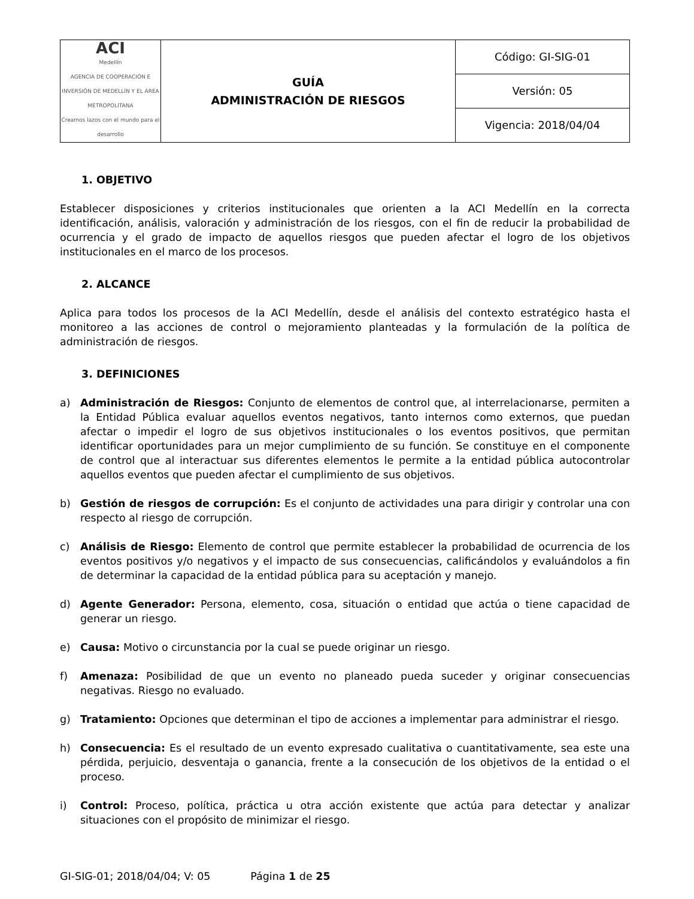| ACI Medellín AGENCIA DE COOPERACIÓN E INVERSIÓN DE MEDELLÍN Y EL ÁREA METROPOLITANA Creamos lazos con el mundo para el desarrollo | GUÍA ADMINISTRACIÓN DE RIESGOS | Código: GI-SIG-01 |
| | | Versión: 05 |
| | | Vigencia: 2018/04/04 |
1. OBJETIVO
Establecer disposiciones y criterios institucionales que orienten a la ACI Medellín en la correcta identificación, análisis, valoración y administración de los riesgos, con el fin de reducir la probabilidad de ocurrencia y el grado de impacto de aquellos riesgos que pueden afectar el logro de los objetivos institucionales en el marco de los procesos.
2. ALCANCE
Aplica para todos los procesos de la ACI Medellín, desde el análisis del contexto estratégico hasta el monitoreo a las acciones de control o mejoramiento planteadas y la formulación de la política de administración de riesgos.
3. DEFINICIONES
a) Administración de Riesgos: Conjunto de elementos de control que, al interrelacionarse, permiten a la Entidad Pública evaluar aquellos eventos negativos, tanto internos como externos, que puedan afectar o impedir el logro de sus objetivos institucionales o los eventos positivos, que permitan identificar oportunidades para un mejor cumplimiento de su función. Se constituye en el componente de control que al interactuar sus diferentes elementos le permite a la entidad pública autocontrolar aquellos eventos que pueden afectar el cumplimiento de sus objetivos.
b) Gestión de riesgos de corrupción: Es el conjunto de actividades una para dirigir y controlar una con respecto al riesgo de corrupción.
c) Análisis de Riesgo: Elemento de control que permite establecer la probabilidad de ocurrencia de los eventos positivos y/o negativos y el impacto de sus consecuencias, calificándolos y evaluándolos a fin de determinar la capacidad de la entidad pública para su aceptación y manejo.
d) Agente Generador: Persona, elemento, cosa, situación o entidad que actúa o tiene capacidad de generar un riesgo.
e) Causa: Motivo o circunstancia por la cual se puede originar un riesgo.
f) Amenaza: Posibilidad de que un evento no planeado pueda suceder y originar consecuencias negativas. Riesgo no evaluado.
g) Tratamiento: Opciones que determinan el tipo de acciones a implementar para administrar el riesgo.
h) Consecuencia: Es el resultado de un evento expresado cualitativa o cuantitativamente, sea este una pérdida, perjuicio, desventaja o ganancia, frente a la consecución de los objetivos de la entidad o el proceso.
i) Control: Proceso, política, práctica u otra acción existente que actúa para detectar y analizar situaciones con el propósito de minimizar el riesgo.
GI-SIG-01; 2018/04/04; V: 05 Página 1 de 25